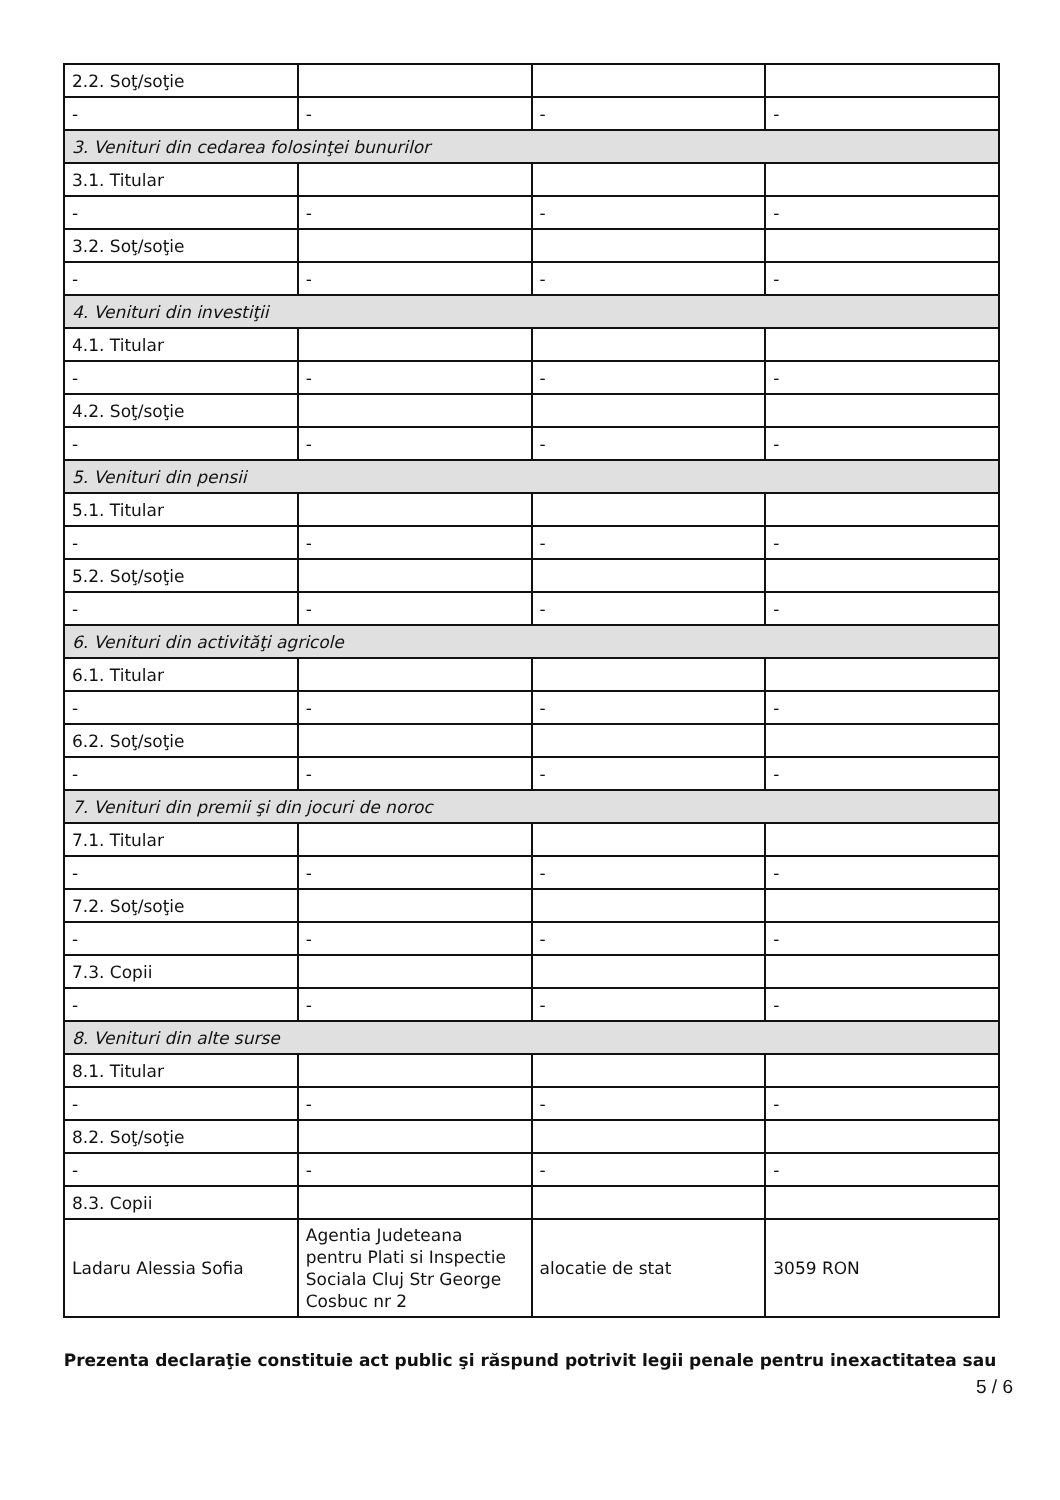| 2.2. Soţ/soţie | | | |
| - | - | - | - |
| 3. Venituri din cedarea folosinţei bunurilor | | | |
| 3.1. Titular | | | |
| - | - | - | - |
| 3.2. Soţ/soţie | | | |
| - | - | - | - |
| 4. Venituri din investiţii | | | |
| 4.1. Titular | | | |
| - | - | - | - |
| 4.2. Soţ/soţie | | | |
| - | - | - | - |
| 5. Venituri din pensii | | | |
| 5.1. Titular | | | |
| - | - | - | - |
| 5.2. Soţ/soţie | | | |
| - | - | - | - |
| 6. Venituri din activităţi agricole | | | |
| 6.1. Titular | | | |
| - | - | - | - |
| 6.2. Soţ/soţie | | | |
| - | - | - | - |
| 7. Venituri din premii şi din jocuri de noroc | | | |
| 7.1. Titular | | | |
| - | - | - | - |
| 7.2. Soţ/soţie | | | |
| - | - | - | - |
| 7.3. Copii | | | |
| - | - | - | - |
| 8. Venituri din alte surse | | | |
| 8.1. Titular | | | |
| - | - | - | - |
| 8.2. Soţ/soţie | | | |
| - | - | - | - |
| 8.3. Copii | | | |
| Ladaru Alessia Sofia | Agentia Judeteana pentru Plati si Inspectie Sociala Cluj Str George Cosbuc nr 2 | alocatie de stat | 3059 RON |
Prezenta declaraţie constituie act public şi răspund potrivit legii penale pentru inexactitatea sau
5 / 6